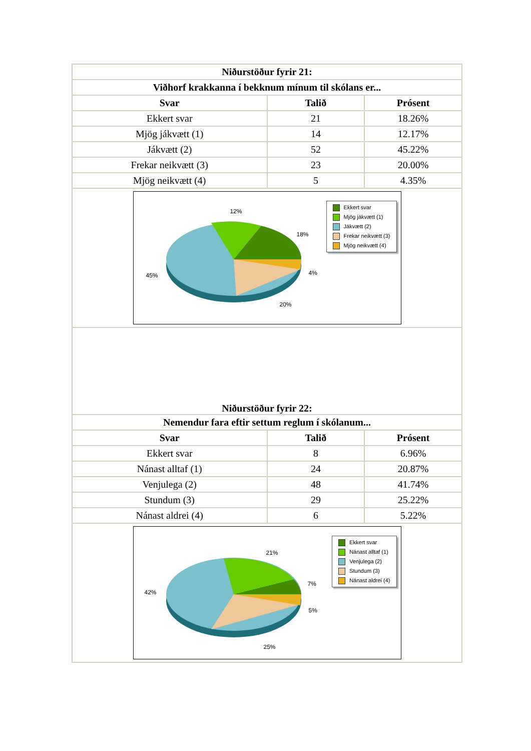| Niðurstöður fyrir 21: | | |
| --- | --- | --- |
| Viðhorf krakkanna í bekknum mínum til skólans er... | | |
| Svar | Talið | Prósent |
| Ekkert svar | 21 | 18.26% |
| Mjög jákvætt (1) | 14 | 12.17% |
| Jákvætt (2) | 52 | 45.22% |
| Frekar neikvætt (3) | 23 | 20.00% |
| Mjög neikvætt (4) | 5 | 4.35% |
| 12% 18% 45% 4% 20% Ekkert svar Mjög jákvætt (1) Jákvætt (2) Frekar neikvætt (3) Mjög neikvætt (4) | | |
| Niðurstöður fyrir 22: | | |
| Nemendur fara eftir settum reglum í skólanum... | | |
| Svar | Talið | Prósent |
| Ekkert svar | 8 | 6.96% |
| Nánast alltaf (1) | 24 | 20.87% |
| Venjulega (2) | 48 | 41.74% |
| Stundum (3) | 29 | 25.22% |
| Nánast aldrei (4) | 6 | 5.22% |
| 21% 7% 42% 5% 25% Ekkert svar Nánast alltaf (1) Venjulega (2) Stundum (3) Nánast aldrei (4) | | |